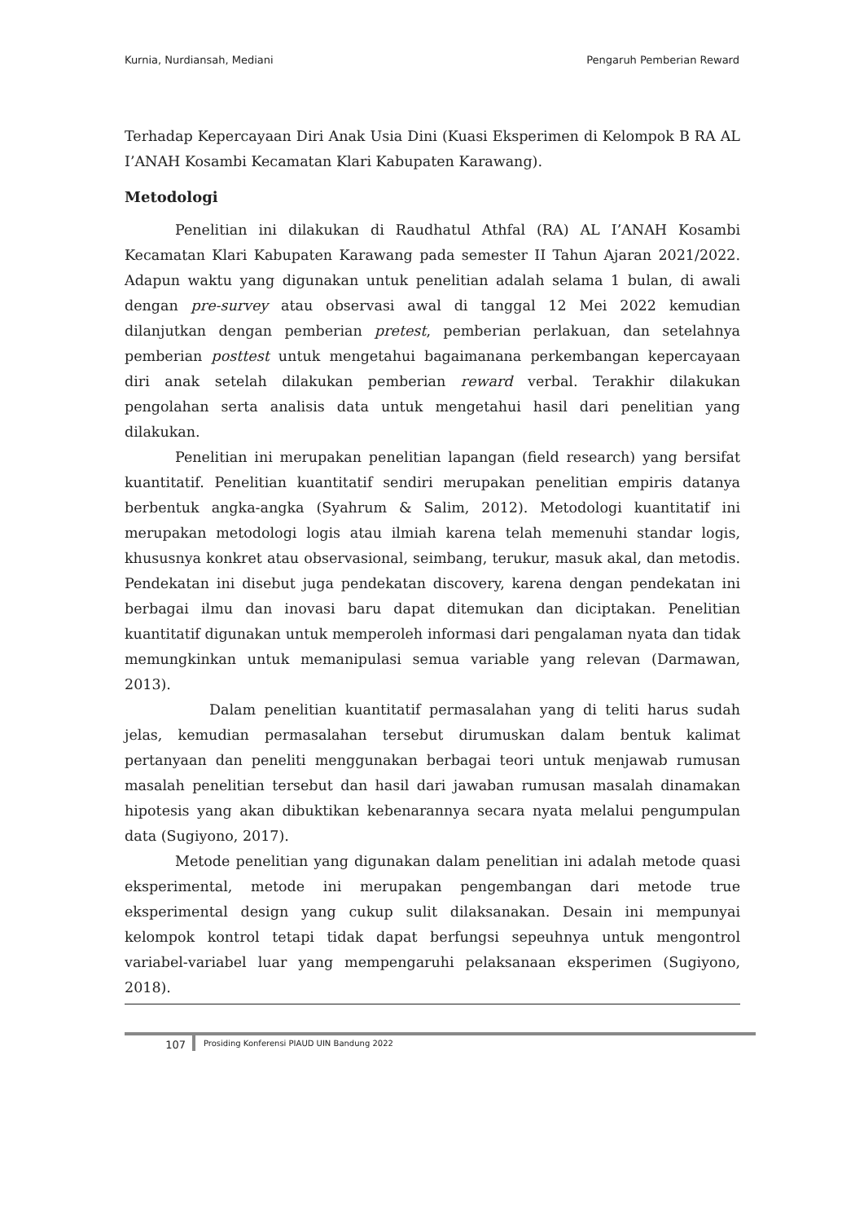Kurnia, Nurdiansah, Mediani Pengaruh Pemberian Reward
Terhadap Kepercayaan Diri Anak Usia Dini (Kuasi Eksperimen di Kelompok B RA AL I’ANAH Kosambi Kecamatan Klari Kabupaten Karawang).
Metodologi
Penelitian ini dilakukan di Raudhatul Athfal (RA) AL I’ANAH Kosambi Kecamatan Klari Kabupaten Karawang pada semester II Tahun Ajaran 2021/2022. Adapun waktu yang digunakan untuk penelitian adalah selama 1 bulan, di awali dengan pre-survey atau observasi awal di tanggal 12 Mei 2022 kemudian dilanjutkan dengan pemberian pretest, pemberian perlakuan, dan setelahnya pemberian posttest untuk mengetahui bagaimanana perkembangan kepercayaan diri anak setelah dilakukan pemberian reward verbal. Terakhir dilakukan pengolahan serta analisis data untuk mengetahui hasil dari penelitian yang dilakukan.
Penelitian ini merupakan penelitian lapangan (field research) yang bersifat kuantitatif. Penelitian kuantitatif sendiri merupakan penelitian empiris datanya berbentuk angka-angka (Syahrum & Salim, 2012). Metodologi kuantitatif ini merupakan metodologi logis atau ilmiah karena telah memenuhi standar logis, khususnya konkret atau observasional, seimbang, terukur, masuk akal, dan metodis. Pendekatan ini disebut juga pendekatan discovery, karena dengan pendekatan ini berbagai ilmu dan inovasi baru dapat ditemukan dan diciptakan. Penelitian kuantitatif digunakan untuk memperoleh informasi dari pengalaman nyata dan tidak memungkinkan untuk memanipulasi semua variable yang relevan (Darmawan, 2013).
Dalam penelitian kuantitatif permasalahan yang di teliti harus sudah jelas, kemudian permasalahan tersebut dirumuskan dalam bentuk kalimat pertanyaan dan peneliti menggunakan berbagai teori untuk menjawab rumusan masalah penelitian tersebut dan hasil dari jawaban rumusan masalah dinamakan hipotesis yang akan dibuktikan kebenarannya secara nyata melalui pengumpulan data (Sugiyono, 2017).
Metode penelitian yang digunakan dalam penelitian ini adalah metode quasi eksperimental, metode ini merupakan pengembangan dari metode true eksperimental design yang cukup sulit dilaksanakan. Desain ini mempunyai kelompok kontrol tetapi tidak dapat berfungsi sepeuhnya untuk mengontrol variabel-variabel luar yang mempengaruhi pelaksanaan eksperimen (Sugiyono, 2018).
107
Prosiding Konferensi PIAUD UIN Bandung 2022